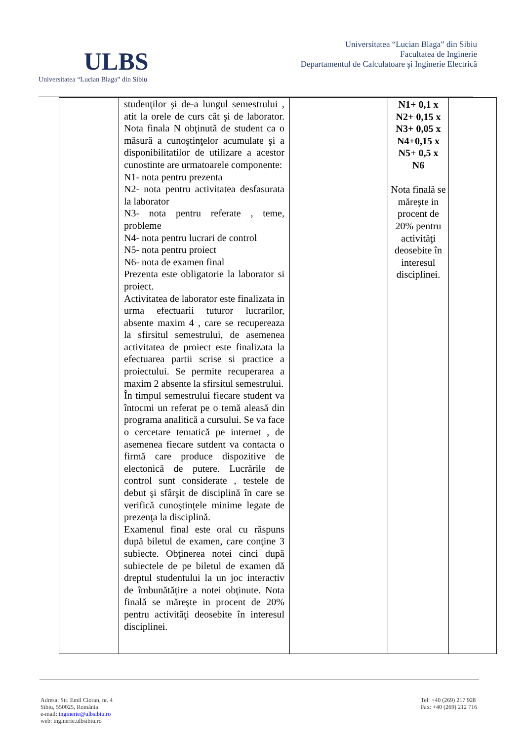ULBS
Universitatea “Lucian Blaga” din Sibiu
Universitatea “Lucian Blaga” din Sibiu
Facultatea de Inginerie
Departamentul de Calculatoare şi Inginerie Electrică
| | studenţilor şi de-a lungul semestrului , atit la orele de curs cât şi de laborator. Nota finala N obţinută de student ca o măsură a cunoştinţelor acumulate şi a disponibilitatilor de utilizare a acestor cunostinte are urmatoarele componente: N1- nota pentru prezenta N2- nota pentru activitatea desfasurata la laborator N3- nota pentru referate , teme, probleme N4- nota pentru lucrari de control N5- nota pentru proiect N6- nota de examen final Prezenta este obligatorie la laborator si proiect. Activitatea de laborator este finalizata in urma efectuarii tuturor lucrarilor, absente maxim 4 , care se recupereaza la sfirsitul semestrului, de asemenea activitatea de proiect este finalizata la efectuarea partii scrise si practice a proiectului. Se permite recuperarea a maxim 2 absente la sfirsitul semestrului. În timpul semestrului fiecare student va întocmi un referat pe o temă aleasă din programa analitică a cursului. Se va face o cercetare tematică pe internet , de asemenea fiecare sutdent va contacta o firmă care produce dispozitive de electonică de putere. Lucrările de control sunt considerate , testele de debut şi sfârşit de disciplină în care se verifică cunoştinţele minime legate de prezenţa la disciplină. Examenul final este oral cu răspuns după biletul de examen, care conţine 3 subiecte. Obţinerea notei cinci după subiectele de pe biletul de examen dă dreptul studentului la un joc interactiv de îmbunătăţire a notei obţinute. Nota finală se măreşte in procent de 20% pentru activităţi deosebite în interesul disciplinei. | | N1+ 0,1 x N2+ 0,15 x N3+ 0,05 x N4+0,15 x N5+ 0,5 x N6 Nota finală se măreşte in procent de 20% pentru activităţi deosebite în interesul disciplinei. | |
Adresa: Str. Emil Cioran, nr. 4
Sibiu, 550025, România
e-mail: inginerie@ulbsibiu.ro
web: inginerie.ulbsibiu.ro
Tel: +40 (269) 217 928
Fax: +40 (269) 212 716